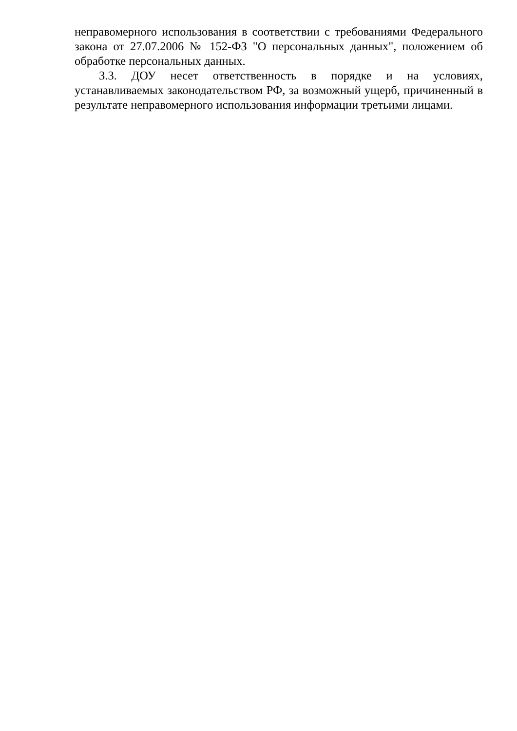неправомерного использования в соответствии с требованиями Федерального закона от 27.07.2006 № 152-ФЗ "О персональных данных", положением об обработке персональных данных.
3.3. ДОУ несет ответственность в порядке и на условиях, устанавливаемых законодательством РФ, за возможный ущерб, причиненный в результате неправомерного использования информации третьими лицами.